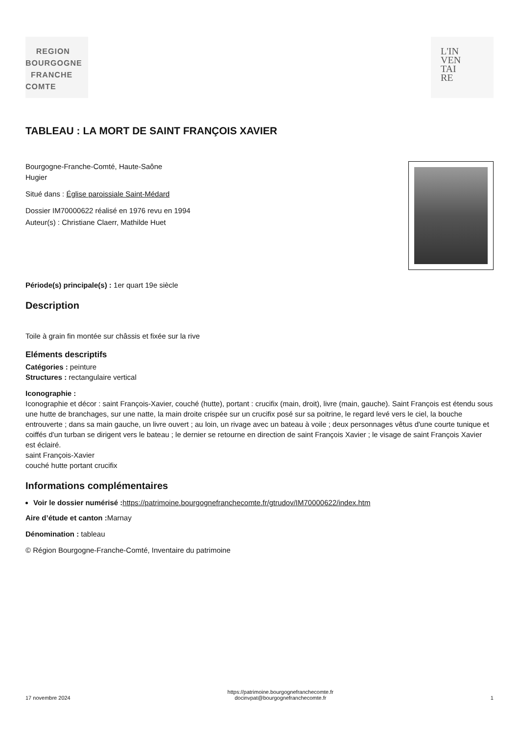REGION
BOURGOGNE
FRANCHE
COMTE
L'IN
VEN
TAI
RE
TABLEAU : LA MORT DE SAINT FRANÇOIS XAVIER
Bourgogne-Franche-Comté, Haute-Saône
Hugier
Situé dans : Église paroissiale Saint-Médard
Dossier IM70000622 réalisé en 1976 revu en 1994
Auteur(s) : Christiane Claerr, Mathilde Huet
Période(s) principale(s) : 1er quart 19e siècle
Description
Toile à grain fin montée sur châssis et fixée sur la rive
Eléments descriptifs
Catégories : peinture
Structures : rectangulaire vertical
Iconographie :
Iconographie et décor : saint François-Xavier, couché (hutte), portant : crucifix (main, droit), livre (main, gauche). Saint François est étendu sous une hutte de branchages, sur une natte, la main droite crispée sur un crucifix posé sur sa poitrine, le regard levé vers le ciel, la bouche entrouverte ; dans sa main gauche, un livre ouvert ; au loin, un rivage avec un bateau à voile ; deux personnages vêtus d'une courte tunique et coiffés d'un turban se dirigent vers le bateau ; le dernier se retourne en direction de saint François Xavier ; le visage de saint François Xavier est éclairé.
saint François-Xavier
couché hutte portant crucifix
Informations complémentaires
Voir le dossier numérisé : https://patrimoine.bourgognefranchecomte.fr/gtrudov/IM70000622/index.htm
Aire d’étude et canton : Marnay
Dénomination : tableau
© Région Bourgogne-Franche-Comté, Inventaire du patrimoine
17 novembre 2024 https://patrimoine.bourgognefranchecomte.fr
docinvpat@bourgognefranchecomte.fr 1